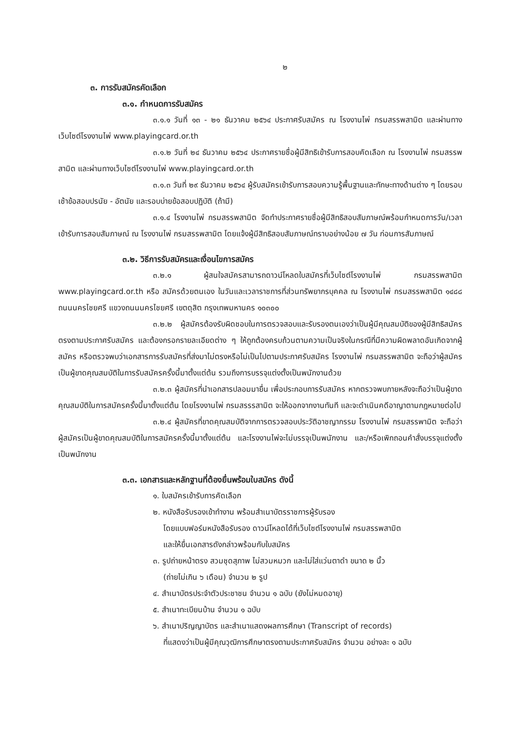๒
๓. การรับสมัครคัดเลือก
๓.๑. กำหนดการรับสมัคร
๓.๑.๑ วันที่ ๑๓ - ๒๑ ธันวาคม ๒๕๖๔ ประกาศรับสมัคร ณ โรงงานไพ่ กรมสรรพสามิต และผ่านทางเว็บไซต์โรงงานไพ่ www.playingcard.or.th
๓.๑.๒ วันที่ ๒๔ ธันวาคม ๒๕๖๔ ประกาศรายชื่อผู้มีสิทธิเข้ารับการสอบคัดเลือก ณ โรงงานไพ่ กรมสรรพสามิต และผ่านทางเว็บไซต์โรงงานไพ่ www.playingcard.or.th
๓.๑.๓ วันที่ ๒๙ ธันวาคม ๒๕๖๔ ผู้รับสมัครเข้ารับการสอบความรู้พื้นฐานและทักษะทางด้านต่าง ๆ โดยรอบเช้าข้อสอบปรนัย - อัตนัย และรอบบ่ายข้อสอบปฏิบัติ (ถ้ามี)
๓.๑.๔ โรงงานไพ่ กรมสรรพสามิต จัดทำประกาศรายชื่อผู้มีสิทธิสอบสัมภาษณ์พร้อมกำหนดการวัน/เวลา เข้ารับการสอบสัมภาษณ์ ณ โรงงานไพ่ กรมสรรพสามิต โดยแจ้งผู้มีสิทธิสอบสัมภาษณ์ทราบอย่างน้อย ๗ วัน ก่อนการสัมภาษณ์
๓.๒. วิธีการรับสมัครและเงื่อนไขการสมัคร
๓.๒.๑ ผู้สนใจสมัครสามารถดาวน์โหลดใบสมัครที่เว็บไซต์โรงงานไพ่ กรมสรรพสามิต www.playingcard.or.th หรือ สมัครด้วยตนเอง ในวันและเวลาราชการที่ส่วนทรัพยากรบุคคล ณ โรงงานไพ่ กรมสรรพสามิต ๑๔๘๘ ถนนนครไชยศรี แขวงถนนนครไชยศรี เขตดุสิต กรุงเทพมหานคร ๑๐๓๐๐
๓.๒.๒ ผู้สมัครต้องรับผิดชอบในการตรวจสอบและรับรองตนเองว่าเป็นผู้มีคุณสมบัติของผู้มีสิทธิสมัครตรงตามประกาศรับสมัคร และต้องกรอกรายละเอียดต่าง ๆ ให้ถูกต้องครบถ้วนตามความเป็นจริงในกรณีที่มีความผิดพลาดอันเกิดจากผู้สมัคร หรือตรวจพบว่าเอกสารการรับสมัครที่ส่งมาไม่ตรงหรือไม่เป็นไปตามประกาศรับสมัคร โรงงานไพ่ กรมสรรพสามิต จะถือว่าผู้สมัครเป็นผู้ขาดคุณสมบัติในการรับสมัครครั้งนี้มาตั้งแต่ต้น รวมถึงการบรรจุแต่งตั้งเป็นพนักงานด้วย
๓.๒.๓ ผู้สมัครที่นำเอกสารปลอมมายื่น เพื่อประกอบการรับสมัคร หากตรวจพบภายหลังจะถือว่าเป็นผู้ขาดคุณสมบัติในการสมัครครั้งนี้มาตั้งแต่ต้น โดยโรงงานไพ่ กรมสรรรสามิต จะให้ออกจากงานทันที และจะดำเนินคดีอาญาตามกฎหมายต่อไป
๓.๒.๔ ผู้สมัครที่ขาดคุณสมบัติจากการตรวจสอบประวัติอาชญากรรม โรงงานไพ่ กรมสรรพามิต จะถือว่าผู้สมัครเป็นผู้ขาดคุณสมบัติในการสมัครครั้งนี้มาตั้งแต่ต้น และโรงงานไพ่จะไม่บรรจุเป็นพนักงาน และ/หรือเพิกถอนคำสั่งบรรจุแต่งตั้งเป็นพนักงาน
๓.๓. เอกสารและหลักฐานที่ต้องยื่นพร้อมใบสมัคร ดังนี้
๑. ใบสมัครเข้ารับการคัดเลือก
๒. หนังสือรับรองเข้าทำงาน พร้อมสำเนาบัตรราชการผู้รับรอง
โดยแบบฟอร์มหนังสือรับรอง ดาวน์โหลดได้ที่เว็บไซต์โรงงานไพ่ กรมสรรพสามิต
และให้ยื่นเอกสารดังกล่าวพร้อมกับใบสมัคร
๓. รูปถ่ายหน้าตรง สวมชุดสุภาพ ไม่สวมหมวก และไม่ใส่แว่นตาดำ ขนาด ๒ นิ้ว
(ถ่ายไม่เกิน ๖ เดือน) จำนวน ๒ รูป
๔. สำเนาบัตรประจำตัวประชาชน จำนวน ๑ ฉบับ (ยังไม่หมดอายุ)
๕. สำเนาทะเบียนบ้าน จำนวน ๑ ฉบับ
๖. สำเนาปริญญาบัตร และสำเนาแสดงผลการศึกษา (Transcript of records)
ที่แสดงว่าเป็นผู้มีคุณวุฒิการศึกษาตรงตามประกาศรับสมัคร จำนวน อย่างละ ๑ ฉบับ